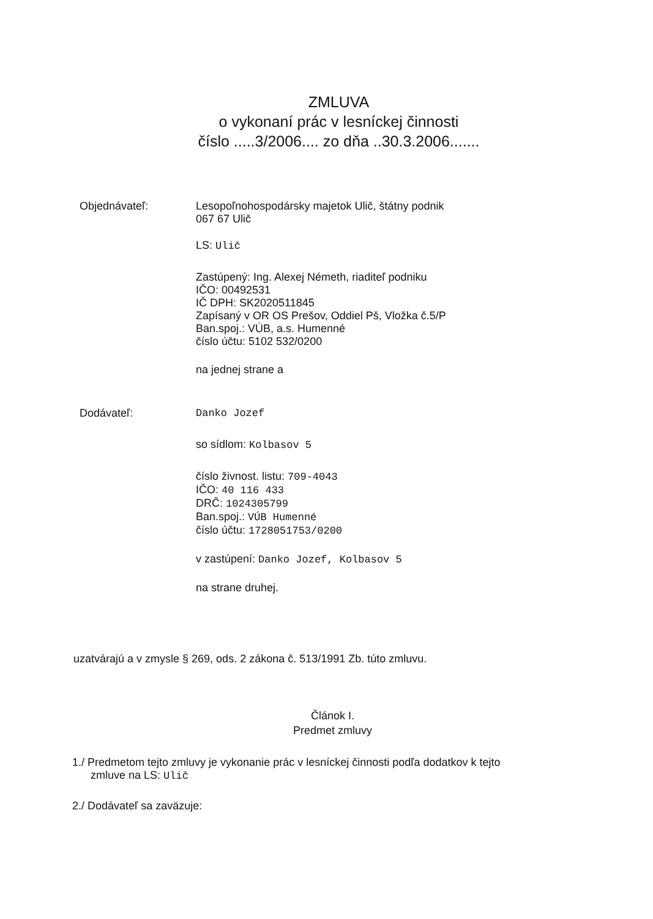ZMLUVA
o vykonaní prác v lesníckej činnosti
číslo .....3/2006.... zo dňa ..30.3.2006.......
Objednávateľ:
Lesopoľnohospodársky majetok Ulič, štátny podnik
067 67 Ulič
LS: Ulič
Zastúpený: Ing. Alexej Németh, riaditeľ podniku
IČO: 00492531
IČ DPH: SK2020511845
Zapísaný v OR OS Prešov, Oddiel Pš, Vložka č.5/P
Ban.spoj.: VÚB, a.s. Humenné
číslo účtu: 5102 532/0200
na jednej strane a
Dodávateľ:
Danko Jozef
so sídlom: Kolbasov 5
číslo živnost. listu: 709-4043
IČO: 40 116 433
DRČ: 1024305799
Ban.spoj.: VÚB Humenné
číslo účtu: 1728051753/0200
v zastúpení: Danko Jozef, Kolbasov 5
na strane druhej.
uzatvárajú a v zmysle § 269, ods. 2 zákona č. 513/1991 Zb. túto zmluvu.
Článok I.
Predmet zmluvy
1./ Predmetom tejto zmluvy je vykonanie prác v lesníckej činnosti podľa dodatkov k tejto
zmluve na LS: Ulič
2./ Dodávateľ sa zaväzuje: